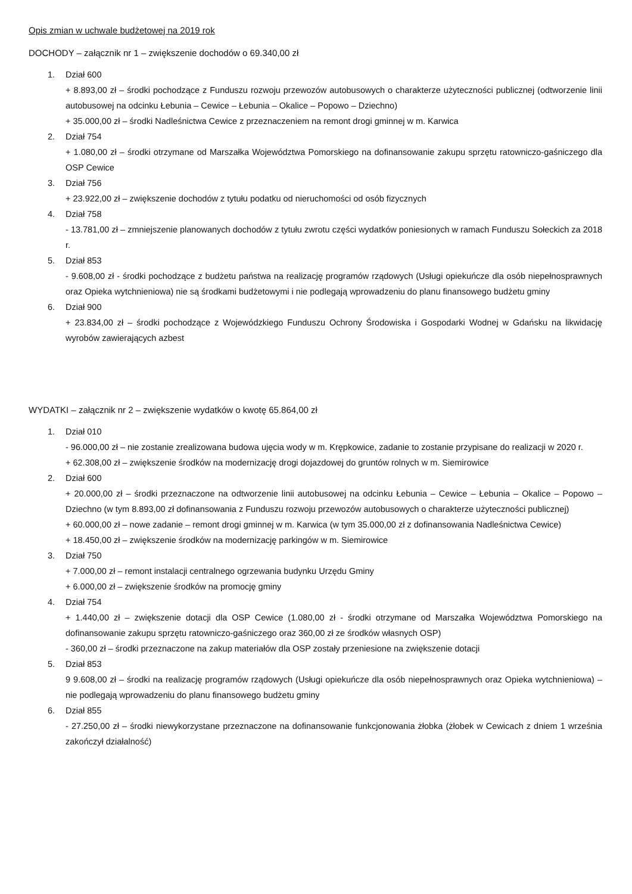Opis zmian w uchwale budżetowej na 2019 rok
DOCHODY – załącznik nr 1 – zwiększenie dochodów o 69.340,00 zł
1. Dział 600
+ 8.893,00 zł – środki pochodzące z Funduszu rozwoju przewozów autobusowych o charakterze użyteczności publicznej (odtworzenie linii autobusowej na odcinku Łebunia – Cewice – Łebunia – Okalice – Popowo – Dziechno)
+ 35.000,00 zł – środki Nadleśnictwa Cewice z przeznaczeniem na remont drogi gminnej w m. Karwica
2. Dział 754
+ 1.080,00 zł – środki otrzymane od Marszałka Województwa Pomorskiego na dofinansowanie zakupu sprzętu ratowniczo-gaśniczego dla OSP Cewice
3. Dział 756
+ 23.922,00 zł – zwiększenie dochodów z tytułu podatku od nieruchomości od osób fizycznych
4. Dział 758
- 13.781,00 zł – zmniejszenie planowanych dochodów z tytułu zwrotu części wydatków poniesionych w ramach Funduszu Sołeckich za 2018 r.
5. Dział 853
- 9.608,00 zł - środki pochodzące z budżetu państwa na realizację programów rządowych (Usługi opiekuńcze dla osób niepełnosprawnych oraz Opieka wytchnieniowa) nie są środkami budżetowymi i nie podlegają wprowadzeniu do planu finansowego budżetu gminy
6. Dział 900
+ 23.834,00 zł – środki pochodzące z Wojewódzkiego Funduszu Ochrony Środowiska i Gospodarki Wodnej w Gdańsku na likwidację wyrobów zawierających azbest
WYDATKI – załącznik nr 2 – zwiększenie wydatków o kwotę 65.864,00 zł
1. Dział 010
- 96.000,00 zł – nie zostanie zrealizowana budowa ujęcia wody w m. Krępkowice, zadanie to zostanie przypisane do realizacji w 2020 r.
+ 62.308,00 zł – zwiększenie środków na modernizację drogi dojazdowej do gruntów rolnych w m. Siemirowice
2. Dział 600
+ 20.000,00 zł – środki przeznaczone na odtworzenie linii autobusowej na odcinku Łebunia – Cewice – Łebunia – Okalice – Popowo – Dziechno (w tym 8.893,00 zł dofinansowania z Funduszu rozwoju przewozów autobusowych o charakterze użyteczności publicznej)
+ 60.000,00 zł – nowe zadanie – remont drogi gminnej w m. Karwica (w tym 35.000,00 zł z dofinansowania Nadleśnictwa Cewice)
+ 18.450,00 zł – zwiększenie środków na modernizację parkingów w m. Siemirowice
3. Dział 750
+ 7.000,00 zł – remont instalacji centralnego ogrzewania budynku Urzędu Gminy
+ 6.000,00 zł – zwiększenie środków na promocję gminy
4. Dział 754
+ 1.440,00 zł – zwiększenie dotacji dla OSP Cewice (1.080,00 zł - środki otrzymane od Marszałka Województwa Pomorskiego na dofinansowanie zakupu sprzętu ratowniczo-gaśniczego oraz 360,00 zł ze środków własnych OSP)
- 360,00 zł – środki przeznaczone na zakup materiałów dla OSP zostały przeniesione na zwiększenie dotacji
5. Dział 853
9 9.608,00 zł – środki na realizację programów rządowych (Usługi opiekuńcze dla osób niepełnosprawnych oraz Opieka wytchnieniowa) – nie podlegają wprowadzeniu do planu finansowego budżetu gminy
6. Dział 855
- 27.250,00 zł – środki niewykorzystane przeznaczone na dofinansowanie funkcjonowania żłobka (żłobek w Cewicach z dniem 1 września zakończył działalność)